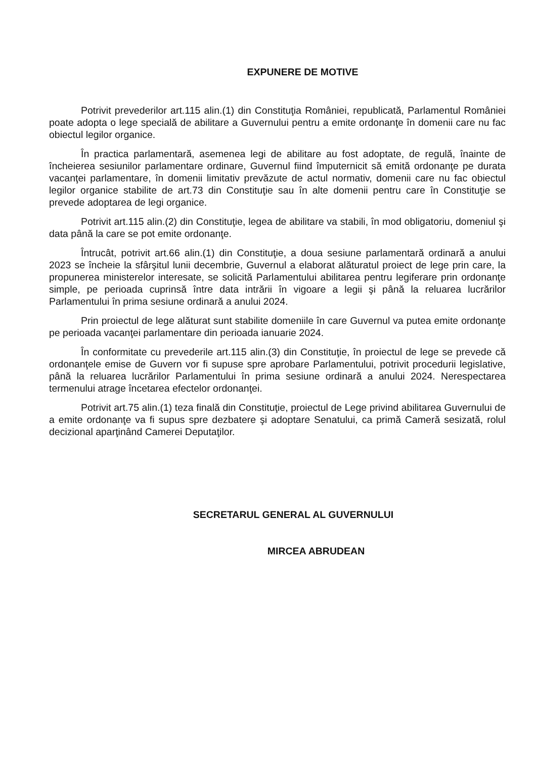EXPUNERE DE MOTIVE
Potrivit prevederilor art.115 alin.(1) din Constituţia României, republicată, Parlamentul României poate adopta o lege specială de abilitare a Guvernului pentru a emite ordonanţe în domenii care nu fac obiectul legilor organice.
În practica parlamentară, asemenea legi de abilitare au fost adoptate, de regulă, înainte de încheierea sesiunilor parlamentare ordinare, Guvernul fiind împuternicit să emită ordonanţe pe durata vacanţei parlamentare, în domenii limitativ prevăzute de actul normativ, domenii care nu fac obiectul legilor organice stabilite de art.73 din Constituţie sau în alte domenii pentru care în Constituţie se prevede adoptarea de legi organice.
Potrivit art.115 alin.(2) din Constituţie, legea de abilitare va stabili, în mod obligatoriu, domeniul şi data până la care se pot emite ordonanţe.
Întrucât, potrivit art.66 alin.(1) din Constituţie, a doua sesiune parlamentară ordinară a anului 2023 se încheie la sfârşitul lunii decembrie, Guvernul a elaborat alăturatul proiect de lege prin care, la propunerea ministerelor interesate, se solicită Parlamentului abilitarea pentru legiferare prin ordonanţe simple, pe perioada cuprinsă între data intrării în vigoare a legii şi până la reluarea lucrărilor Parlamentului în prima sesiune ordinară a anului 2024.
Prin proiectul de lege alăturat sunt stabilite domeniile în care Guvernul va putea emite ordonanţe pe perioada vacanţei parlamentare din perioada ianuarie 2024.
În conformitate cu prevederile art.115 alin.(3) din Constituţie, în proiectul de lege se prevede că ordonanţele emise de Guvern vor fi supuse spre aprobare Parlamentului, potrivit procedurii legislative, până la reluarea lucrărilor Parlamentului în prima sesiune ordinară a anului 2024. Nerespectarea termenului atrage încetarea efectelor ordonanţei.
Potrivit art.75 alin.(1) teza finală din Constituţie, proiectul de Lege privind abilitarea Guvernului de a emite ordonanţe va fi supus spre dezbatere şi adoptare Senatului, ca primă Cameră sesizată, rolul decizional aparţinând Camerei Deputaţilor.
SECRETARUL GENERAL AL GUVERNULUI
MIRCEA ABRUDEAN